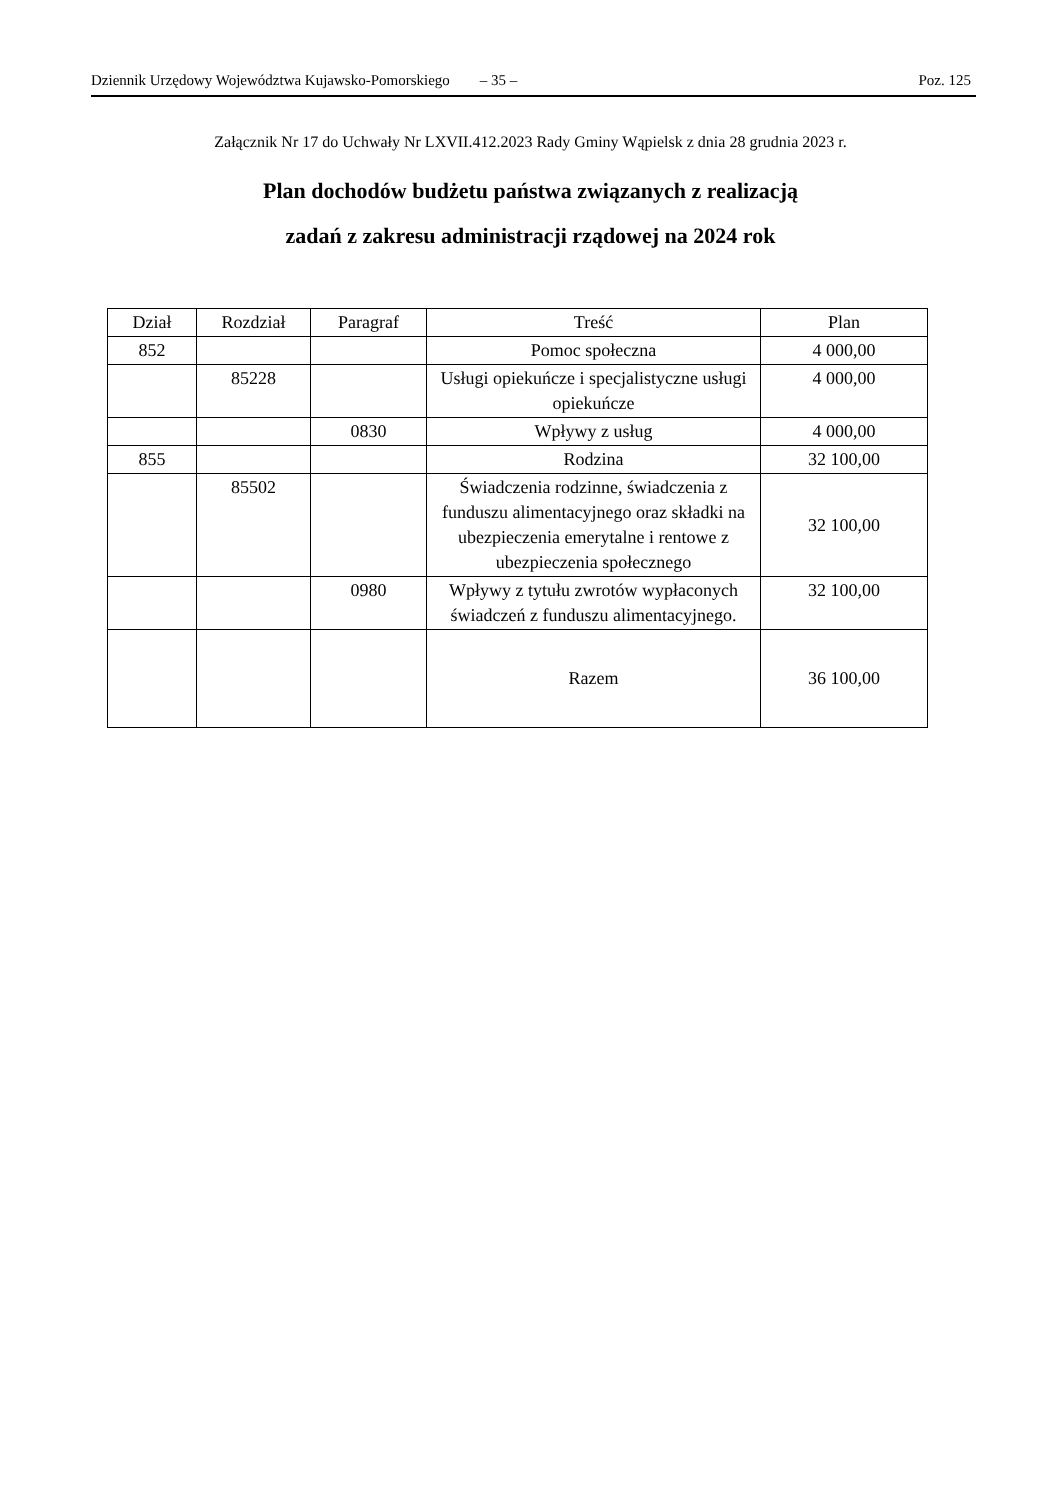Dziennik Urzędowy Województwa Kujawsko-Pomorskiego – 35 – Poz. 125
Załącznik Nr 17 do Uchwały Nr LXVII.412.2023 Rady Gminy Wąpielsk z dnia 28 grudnia 2023 r.
Plan dochodów budżetu państwa związanych z realizacją
zadań z zakresu administracji rządowej na 2024 rok
| Dział | Rozdział | Paragraf | Treść | Plan |
| --- | --- | --- | --- | --- |
| 852 | | | Pomoc społeczna | 4 000,00 |
| | 85228 | | Usługi opiekuńcze i specjalistyczne usługi opiekuńcze | 4 000,00 |
| | | 0830 | Wpływy z usług | 4 000,00 |
| 855 | | | Rodzina | 32 100,00 |
| | 85502 | | Świadczenia rodzinne, świadczenia z funduszu alimentacyjnego oraz składki na ubezpieczenia emerytalne i rentowe z ubezpieczenia społecznego | 32 100,00 |
| | | 0980 | Wpływy z tytułu zwrotów wypłaconych świadczeń z funduszu alimentacyjnego. | 32 100,00 |
| | | | Razem | 36 100,00 |